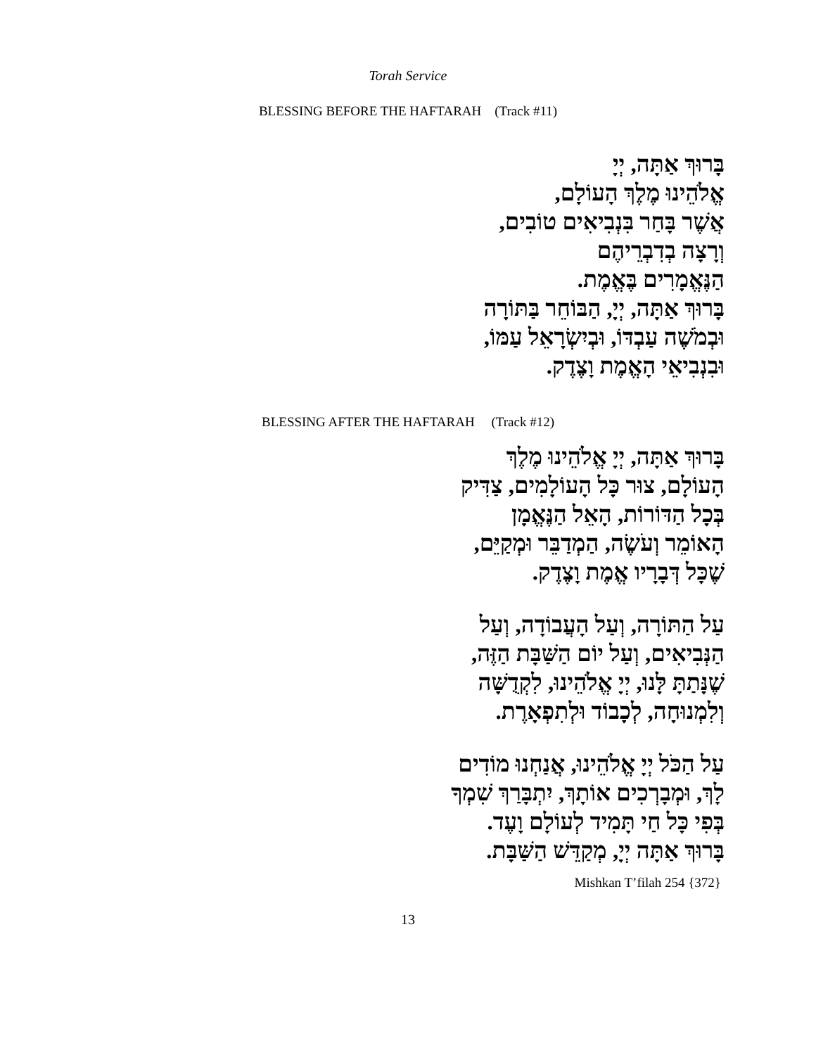Torah Service
BLESSING BEFORE THE HAFTARAH (Track #11)
בָּרוּךְ אַתָּה, יְיָ
אֱלֹהֵינוּ מֶלֶךְ הָעוֹלָם,
אֲשֶׁר בָּחַר בִּנְבִיאִים טוֹבִים,
וְרָצָה בְדִבְרֵיהֶם
הַנֶּאֱמָרִים בֶּאֱמֶת.
בָּרוּךְ אַתָּה, יְיָ, הַבּוֹחֵר בַּתּוֹרָה
וּבְמֹשֶׁה עַבְדּוֹ, וּבְיִשְׂרָאֵל עַמּוֹ,
וּבִנְבִיאֵי הָאֱמֶת וָצֶדֶק.
BLESSING AFTER THE HAFTARAH (Track #12)
בָּרוּךְ אַתָּה, יְיָ אֱלֹהֵינוּ מֶלֶךְ
הָעוֹלָם, צוּר כָּל הָעוֹלָמִים, צַדִּיק
בְּכָל הַדּוֹרוֹת, הָאֵל הַנֶּאֱמָן
הָאוֹמֵר וְעֹשֶׂה, הַמְדַבֵּר וּמְקַיֵּם,
שֶׁכָּל דְּבָרָיו אֱמֶת וָצֶדֶק.
עַל הַתּוֹרָה, וְעַל הָעֲבוֹדָה, וְעַל
הַנְּבִיאִים, וְעַל יוֹם הַשַּׁבָּת הַזֶּה,
שֶׁנָּתַתָּ לָּנוּ, יְיָ אֱלֹהֵינוּ, לִקְדֻשָּׁה
וְלִמְנוּחָה, לְכָבוֹד וּלְתִפְאָרֶת.
עַל הַכֹּל יְיָ אֱלֹהֵינוּ, אֲנַחְנוּ מוֹדִים
לָךְ, וּמְבָרְכִים אוֹתָךְ, יִתְבָּרַךְ שִׁמְךָ
בְּפִי כָּל חַי תָּמִיד לְעוֹלָם וָעֶד.
בָּרוּךְ אַתָּה יְיָ, מְקַדֵּשׁ הַשַּׁבָּת.
Mishkan T’filah 254 {372}
13